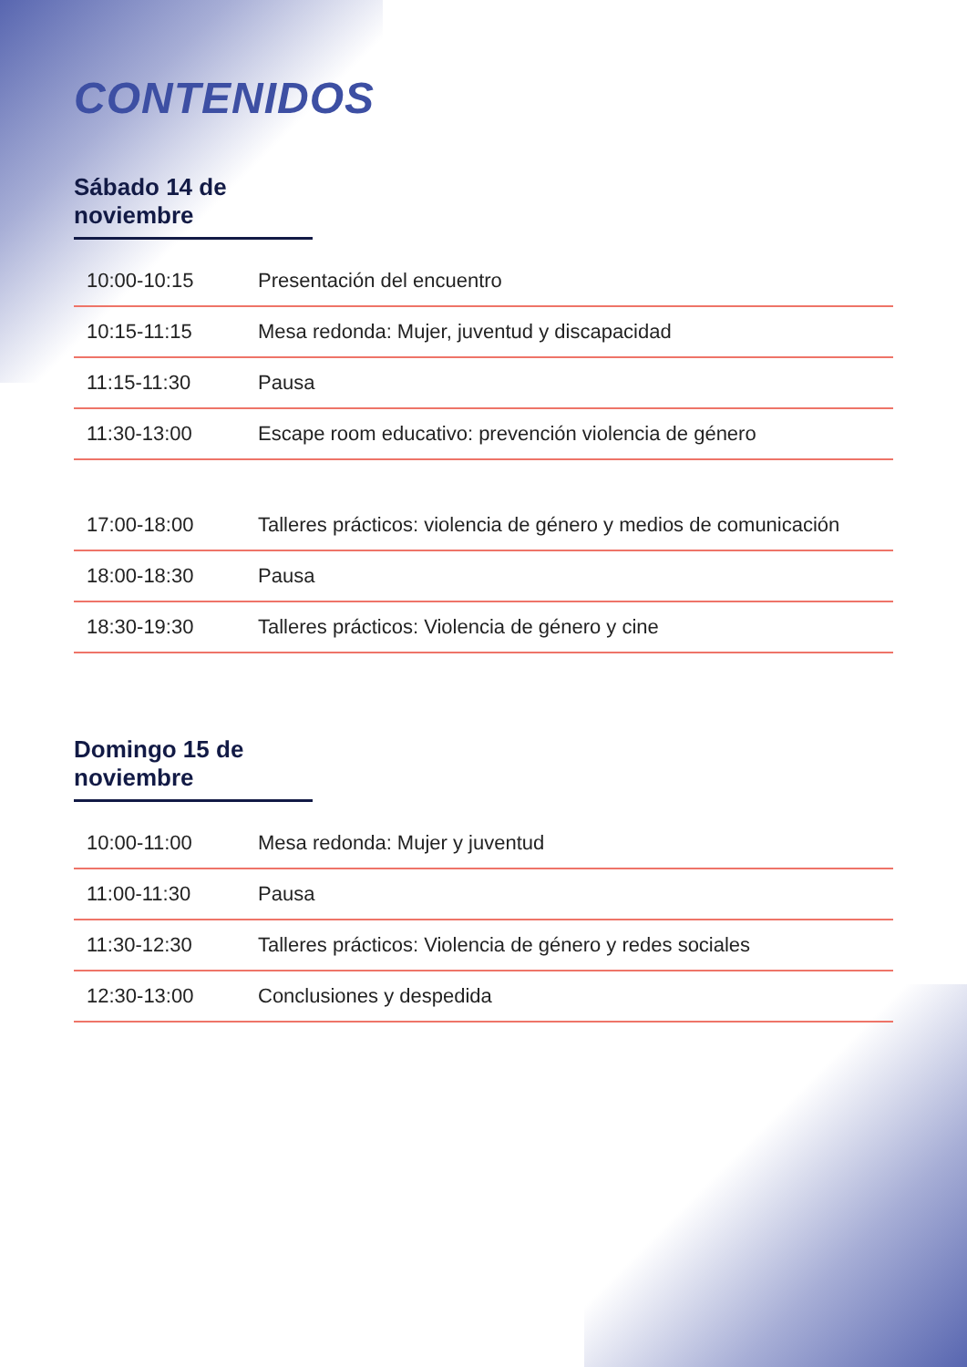CONTENIDOS
Sábado 14 de noviembre
| 10:00-10:15 | Presentación del encuentro |
| 10:15-11:15 | Mesa redonda: Mujer, juventud y discapacidad |
| 11:15-11:30 | Pausa |
| 11:30-13:00 | Escape room educativo: prevención violencia de género |
| 17:00-18:00 | Talleres prácticos: violencia de género y medios de comunicación |
| 18:00-18:30 | Pausa |
| 18:30-19:30 | Talleres prácticos: Violencia de género y cine |
Domingo 15 de noviembre
| 10:00-11:00 | Mesa redonda: Mujer y juventud |
| 11:00-11:30 | Pausa |
| 11:30-12:30 | Talleres prácticos: Violencia de género y redes sociales |
| 12:30-13:00 | Conclusiones y despedida |